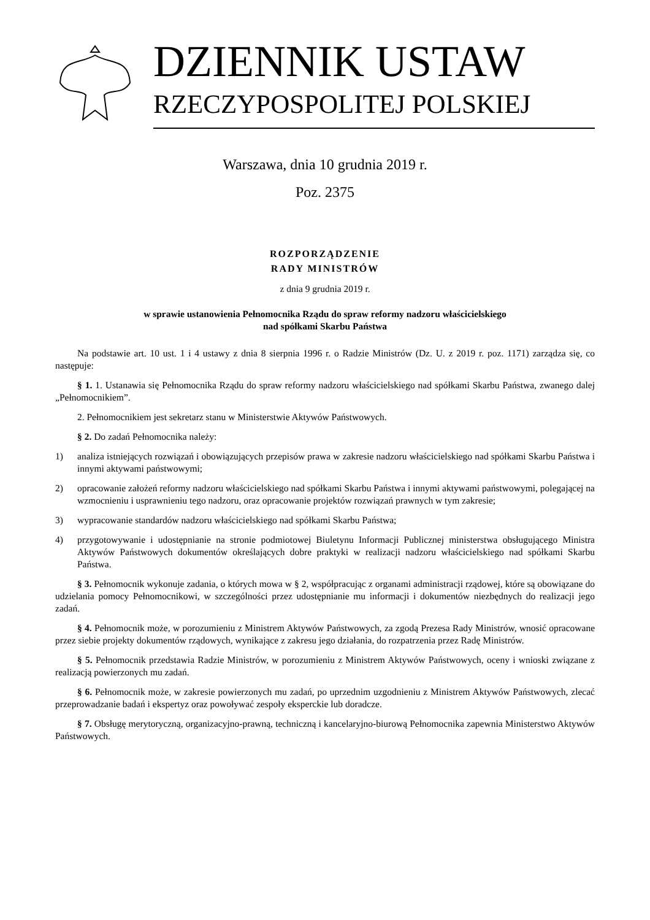DZIENNIK USTAW
RZECZYPOSPOLITEJ POLSKIEJ
Warszawa, dnia 10 grudnia 2019 r.
Poz. 2375
ROZPORZĄDZENIE
RADY MINISTRÓW
z dnia 9 grudnia 2019 r.
w sprawie ustanowienia Pełnomocnika Rządu do spraw reformy nadzoru właścicielskiego
nad spółkami Skarbu Państwa
Na podstawie art. 10 ust. 1 i 4 ustawy z dnia 8 sierpnia 1996 r. o Radzie Ministrów (Dz. U. z 2019 r. poz. 1171) zarządza się, co następuje:
§ 1. 1. Ustanawia się Pełnomocnika Rządu do spraw reformy nadzoru właścicielskiego nad spółkami Skarbu Państwa, zwanego dalej „Pełnomocnikiem”.
2. Pełnomocnikiem jest sekretarz stanu w Ministerstwie Aktywów Państwowych.
§ 2. Do zadań Pełnomocnika należy:
1) analiza istniejących rozwiązań i obowiązujących przepisów prawa w zakresie nadzoru właścicielskiego nad spółkami Skarbu Państwa i innymi aktywami państwowymi;
2) opracowanie założeń reformy nadzoru właścicielskiego nad spółkami Skarbu Państwa i innymi aktywami państwowymi, polegającej na wzmocnieniu i usprawnieniu tego nadzoru, oraz opracowanie projektów rozwiązań prawnych w tym zakresie;
3) wypracowanie standardów nadzoru właścicielskiego nad spółkami Skarbu Państwa;
4) przygotowywanie i udostępnianie na stronie podmiotowej Biuletynu Informacji Publicznej ministerstwa obsługującego Ministra Aktywów Państwowych dokumentów określających dobre praktyki w realizacji nadzoru właścicielskiego nad spółkami Skarbu Państwa.
§ 3. Pełnomocnik wykonuje zadania, o których mowa w § 2, współpracując z organami administracji rządowej, które są obowiązane do udzielania pomocy Pełnomocnikowi, w szczególności przez udostępnianie mu informacji i dokumentów niezbędnych do realizacji jego zadań.
§ 4. Pełnomocnik może, w porozumieniu z Ministrem Aktywów Państwowych, za zgodą Prezesa Rady Ministrów, wnosić opracowane przez siebie projekty dokumentów rządowych, wynikające z zakresu jego działania, do rozpatrzenia przez Radę Ministrów.
§ 5. Pełnomocnik przedstawia Radzie Ministrów, w porozumieniu z Ministrem Aktywów Państwowych, oceny i wnioski związane z realizacją powierzonych mu zadań.
§ 6. Pełnomocnik może, w zakresie powierzonych mu zadań, po uprzednim uzgodnieniu z Ministrem Aktywów Państwowych, zlecać przeprowadzanie badań i ekspertyz oraz powoływać zespoły eksperckie lub doradcze.
§ 7. Obsługę merytoryczną, organizacyjno-prawną, techniczną i kancelaryjno-biurową Pełnomocnika zapewnia Ministerstwo Aktywów Państwowych.